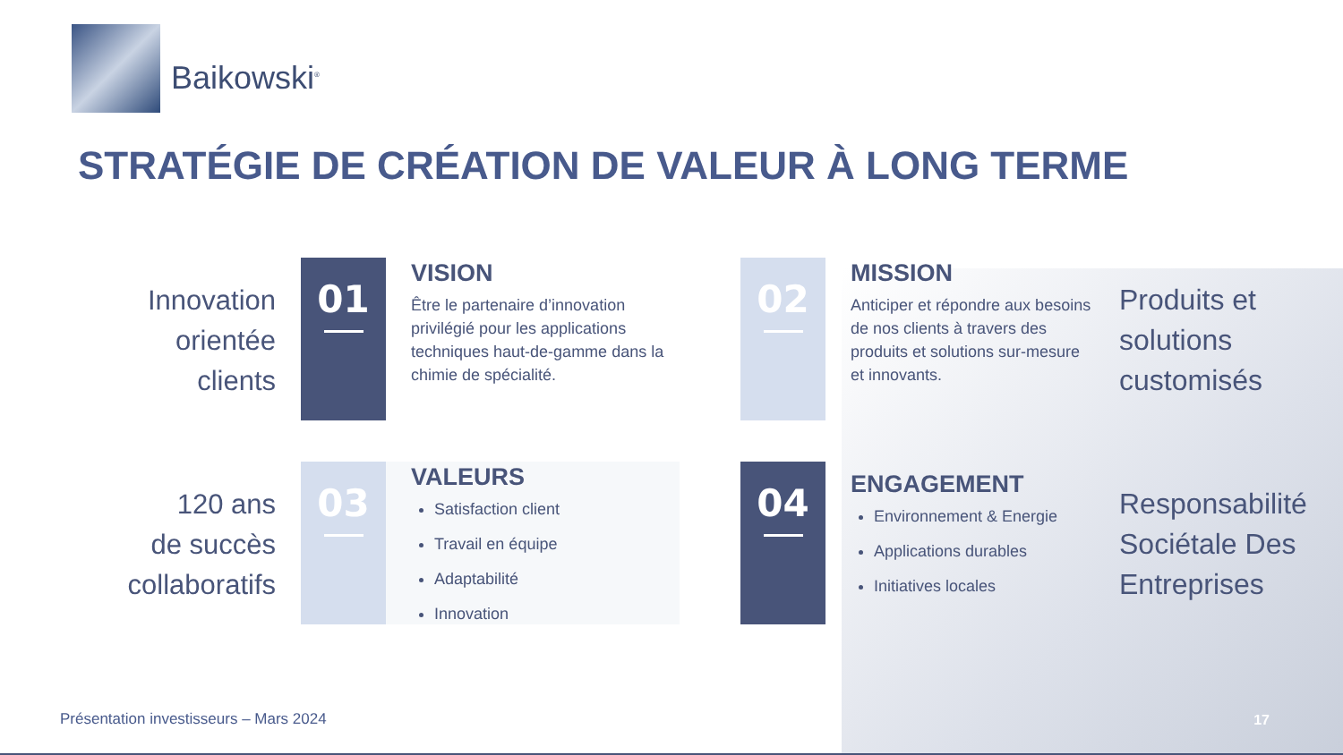Baikowski<sup>®</sup>
STRATÉGIE DE CRÉATION DE VALEUR À LONG TERME
Innovation
orientée
clients
01
VISION
Être le partenaire d’innovation privilégié pour les applications techniques haut-de-gamme dans la chimie de spécialité.
02
MISSION
Anticiper et répondre aux besoins de nos clients à travers des produits et solutions sur-mesure et innovants.
Produits et solutions customisés
120 ans
de succès
collaboratifs
03
VALEURS
Satisfaction client
Travail en équipe
Adaptabilité
Innovation
04
ENGAGEMENT
Environnement & Energie
Applications durables
Initiatives locales
Responsabilité Sociétale Des Entreprises
Présentation investisseurs – Mars 2024
17